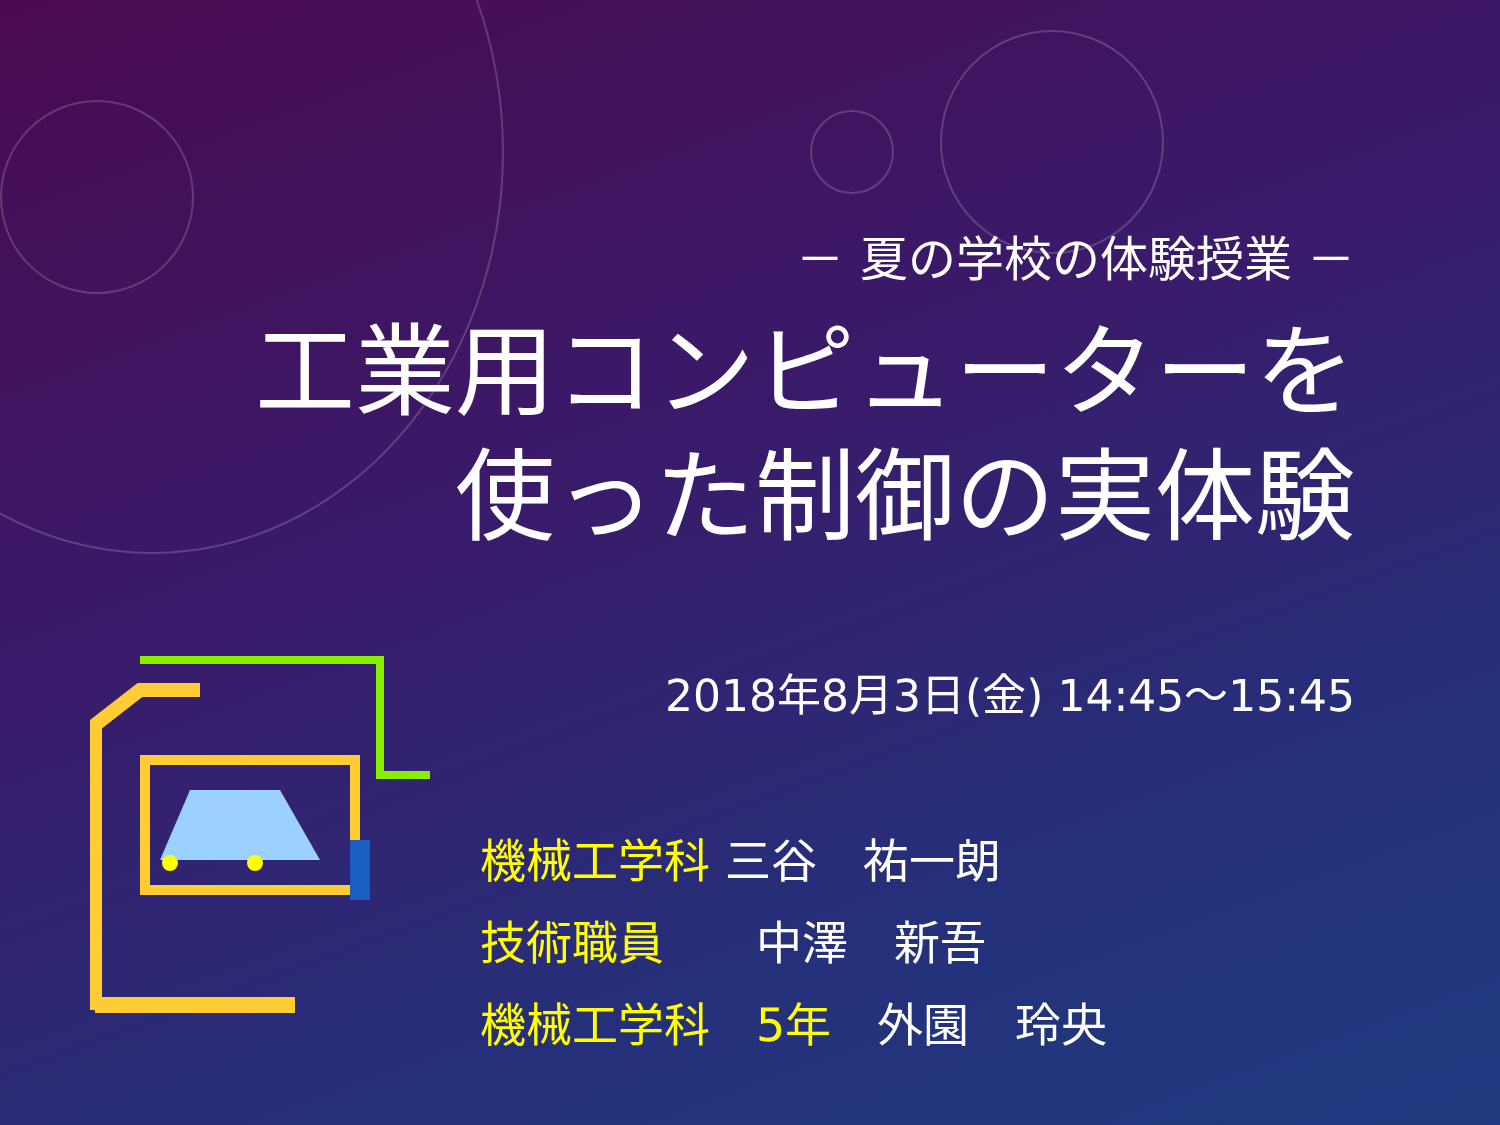－ 夏の学校の体験授業 －
工業用コンピューターを
使った制御の実体験
2018年8月3日(金) 14:45～15:45
機械工学科 三谷　祐一朗
技術職員　　中澤　新吾
機械工学科　5年　外園　玲央